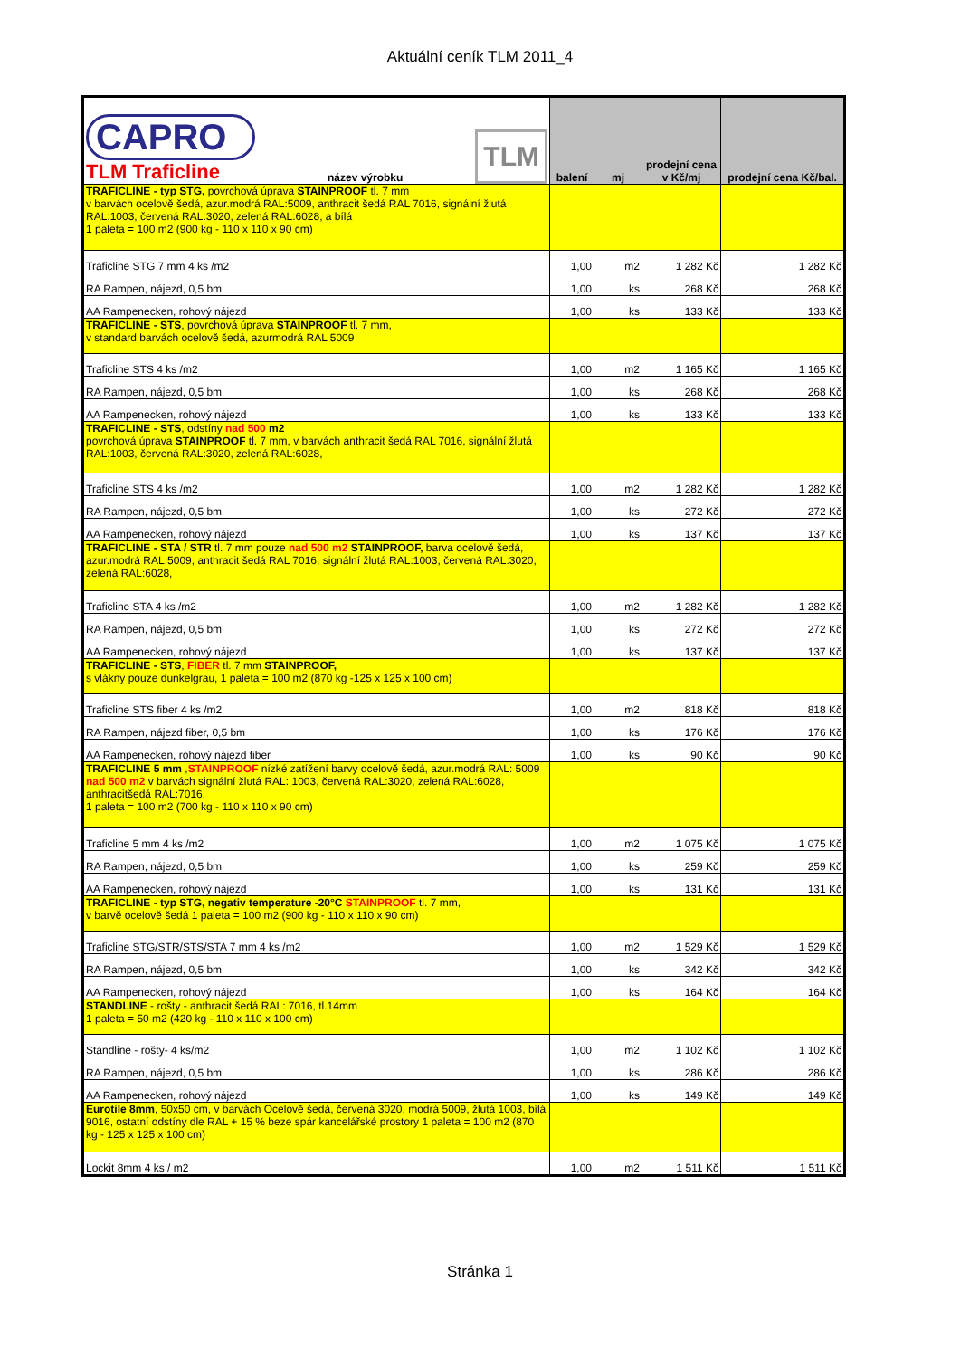Aktuální ceník TLM 2011_4
| CAPRO TLM Traficline název výrobku TLM | balení | mj | prodejní cena v Kč/mj | prodejní cena Kč/bal. |
| --- | --- | --- | --- | --- |
| TRAFICLINE - typ STG, povrchová úprava STAINPROOF tl. 7 mm v barvách ocelově šedá, azur.modrá RAL:5009, anthracit šedá RAL 7016, signální žlutá RAL:1003, červená RAL:3020, zelená RAL:6028, a bílá 1 paleta = 100 m2 (900 kg - 110 x 110 x 90 cm) | | | | |
| Traficline STG 7 mm 4 ks /m2 | 1,00 | m2 | 1 282 Kč | 1 282 Kč |
| RA Rampen, nájezd, 0,5 bm | 1,00 | ks | 268 Kč | 268 Kč |
| AA Rampenecken, rohový nájezd | 1,00 | ks | 133 Kč | 133 Kč |
| TRAFICLINE - STS , povrchová úprava STAINPROOF tl. 7 mm, v standard barvách ocelově šedá, azurmodrá RAL 5009 | | | | |
| Traficline STS 4 ks /m2 | 1,00 | m2 | 1 165 Kč | 1 165 Kč |
| RA Rampen, nájezd, 0,5 bm | 1,00 | ks | 268 Kč | 268 Kč |
| AA Rampenecken, rohový nájezd | 1,00 | ks | 133 Kč | 133 Kč |
| TRAFICLINE - STS , odstíny nad 500 m2 povrchová úprava STAINPROOF tl. 7 mm, v barvách anthracit šedá RAL 7016, signální žlutá RAL:1003, červená RAL:3020, zelená RAL:6028, | | | | |
| Traficline STS 4 ks /m2 | 1,00 | m2 | 1 282 Kč | 1 282 Kč |
| RA Rampen, nájezd, 0,5 bm | 1,00 | ks | 272 Kč | 272 Kč |
| AA Rampenecken, rohový nájezd | 1,00 | ks | 137 Kč | 137 Kč |
| TRAFICLINE - STA / STR tl. 7 mm pouze nad 500 m2 STAINPROOF, barva ocelově šedá, azur.modrá RAL:5009, anthracit šedá RAL 7016, signální žlutá RAL:1003, červená RAL:3020, zelená RAL:6028, | | | | |
| Traficline STA 4 ks /m2 | 1,00 | m2 | 1 282 Kč | 1 282 Kč |
| RA Rampen, nájezd, 0,5 bm | 1,00 | ks | 272 Kč | 272 Kč |
| AA Rampenecken, rohový nájezd | 1,00 | ks | 137 Kč | 137 Kč |
| TRAFICLINE - STS , FIBER tl. 7 mm STAINPROOF, s vlákny pouze dunkelgrau, 1 paleta = 100 m2 (870 kg -125 x 125 x 100 cm) | | | | |
| Traficline STS fiber 4 ks /m2 | 1,00 | m2 | 818 Kč | 818 Kč |
| RA Rampen, nájezd fiber, 0,5 bm | 1,00 | ks | 176 Kč | 176 Kč |
| AA Rampenecken, rohový nájezd fiber | 1,00 | ks | 90 Kč | 90 Kč |
| TRAFICLINE 5 mm , STAINPROOF nízké zatížení barvy ocelově šedá, azur.modrá RAL: 5009 nad 500 m2 v barvách signální žlutá RAL: 1003, červená RAL:3020, zelená RAL:6028, anthracitšedá RAL:7016, 1 paleta = 100 m2 (700 kg - 110 x 110 x 90 cm) | | | | |
| Traficline 5 mm 4 ks /m2 | 1,00 | m2 | 1 075 Kč | 1 075 Kč |
| RA Rampen, nájezd, 0,5 bm | 1,00 | ks | 259 Kč | 259 Kč |
| AA Rampenecken, rohový nájezd | 1,00 | ks | 131 Kč | 131 Kč |
| TRAFICLINE - typ STG, negativ temperature -20°C STAINPROOF tl. 7 mm, v barvě ocelově šedá 1 paleta = 100 m2 (900 kg - 110 x 110 x 90 cm) | | | | |
| Traficline STG/STR/STS/STA 7 mm 4 ks /m2 | 1,00 | m2 | 1 529 Kč | 1 529 Kč |
| RA Rampen, nájezd, 0,5 bm | 1,00 | ks | 342 Kč | 342 Kč |
| AA Rampenecken, rohový nájezd | 1,00 | ks | 164 Kč | 164 Kč |
| STANDLINE - rošty - anthracit šedá RAL: 7016, tl.14mm 1 paleta = 50 m2 (420 kg - 110 x 110 x 100 cm) | | | | |
| Standline - rošty- 4 ks/m2 | 1,00 | m2 | 1 102 Kč | 1 102 Kč |
| RA Rampen, nájezd, 0,5 bm | 1,00 | ks | 286 Kč | 286 Kč |
| AA Rampenecken, rohový nájezd | 1,00 | ks | 149 Kč | 149 Kč |
| Eurotile 8mm , 50x50 cm, v barvách Ocelově šedá, červená 3020, modrá 5009, žlutá 1003, bílá 9016, ostatní odstíny dle RAL + 15 % beze spár kancelářské prostory 1 paleta = 100 m2 (870 kg - 125 x 125 x 100 cm) | | | | |
| Lockit 8mm 4 ks / m2 | 1,00 | m2 | 1 511 Kč | 1 511 Kč |
Stránka 1